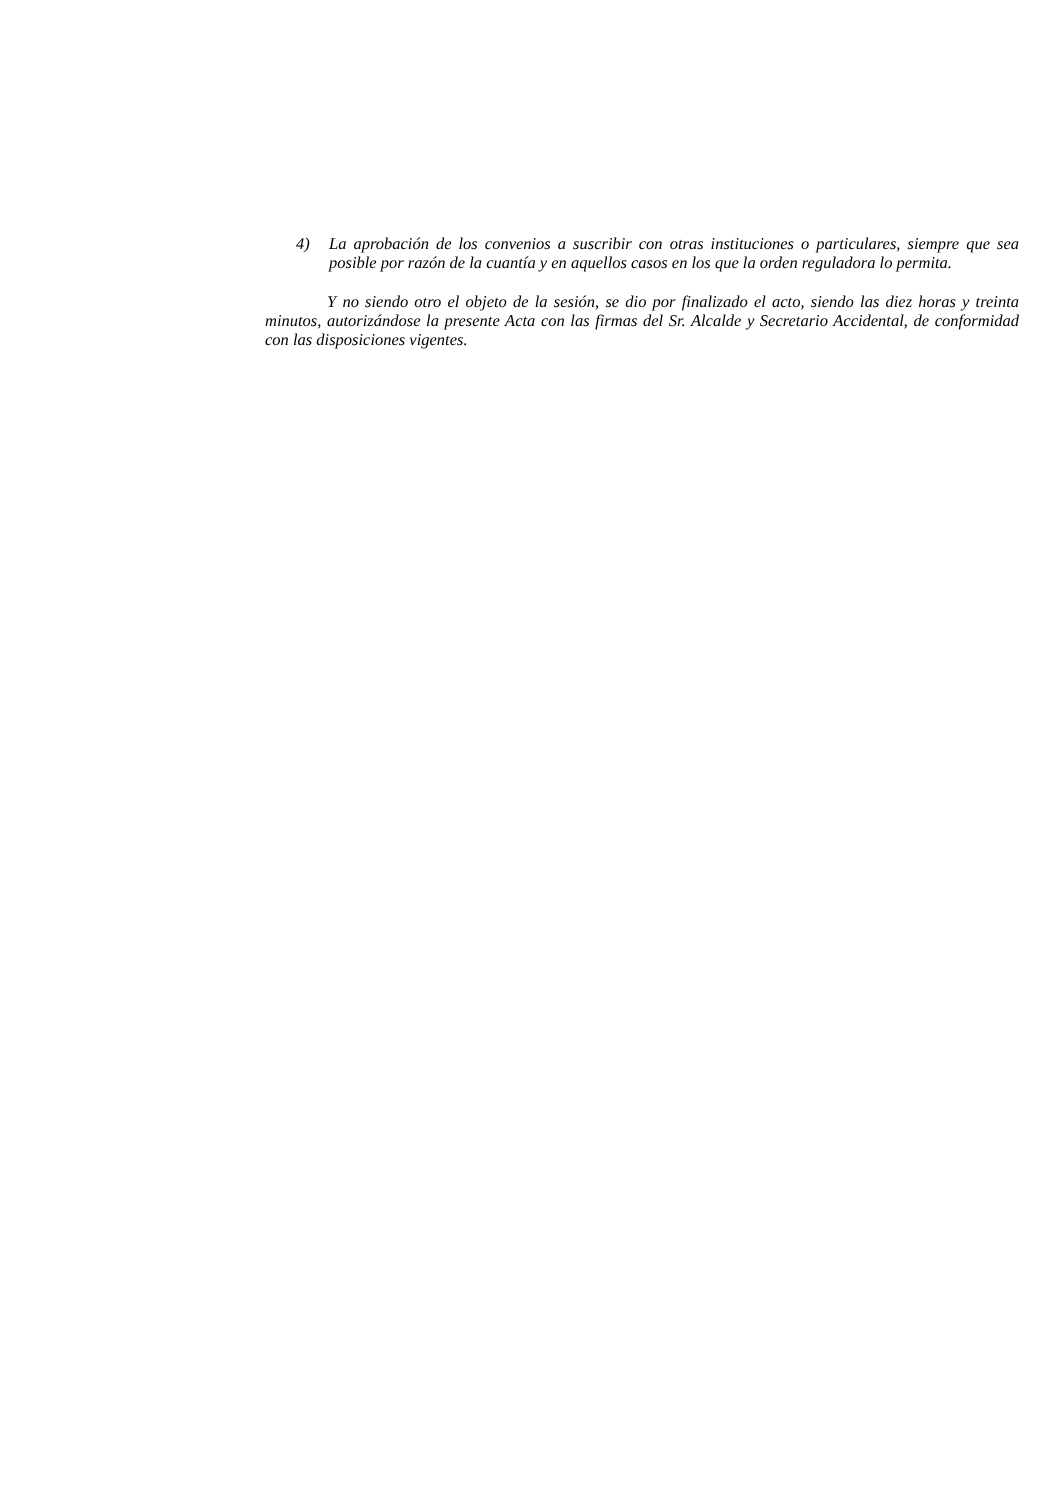4) La aprobación de los convenios a suscribir con otras instituciones o particulares, siempre que sea posible por razón de la cuantía y en aquellos casos en los que la orden reguladora lo permita.
Y no siendo otro el objeto de la sesión, se dio por finalizado el acto, siendo las diez horas y treinta minutos, autorizándose la presente Acta con las firmas del Sr. Alcalde y Secretario Accidental, de conformidad con las disposiciones vigentes.